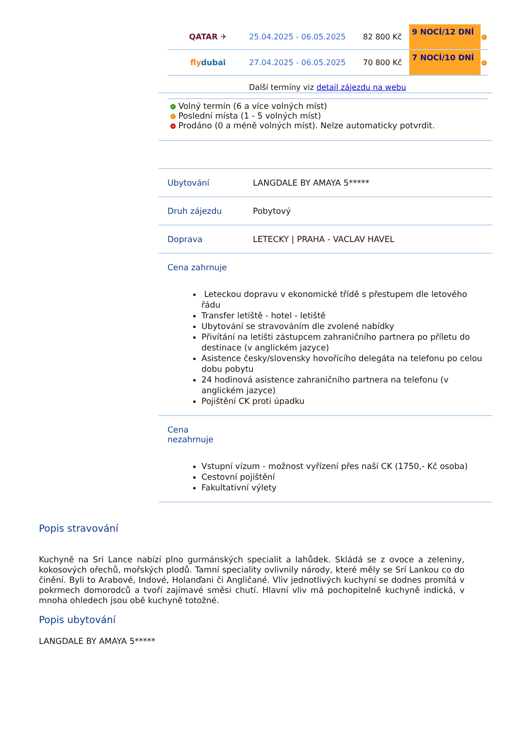| QATAR ✈ | 25.04.2025 - 06.05.2025 | 82 800 Kč | 9 NOCÍ/12 DNÍ | ✓ |
| fly dubai | 27.04.2025 - 06.05.2025 | 70 800 Kč | 7 NOCÍ/10 DNÍ | ✓ |
| | Další termíny viz detail zájezdu na webu | | | |
✓ Volný termín (6 a více volných míst)
✓ Poslední místa (1 - 5 volných míst)
× Prodáno (0 a méně volných míst). Nelze automaticky potvrdit.
| Ubytování | LANGDALE BY AMAYA 5***** |
| Druh zájezdu | Pobytový |
| Doprava | LETECKY / PRAHA - VACLAV HAVEL |
| Cena zahrnuje Leteckou dopravu v ekonomické třídě s přestupem dle letového řádu Transfer letiště - hotel - letiště Ubytování se stravováním dle zvolené nabídky Přivítání na letišti zástupcem zahraničního partnera po příletu do destinace (v anglickém jazyce) Asistence česky/slovensky hovořícího delegáta na telefonu po celou dobu pobytu 24 hodinová asistence zahraničního partnera na telefonu (v anglickém jazyce) Pojištění CK proti úpadku | |
| Cena nezahrnuje Vstupní vízum - možnost vyřízení přes naší CK (1750,- Kč osoba) Cestovní pojištění Fakultativní výlety | |
Popis stravování
Kuchyně na Sri Lance nabízí plno gurmánských specialit a lahůdek. Skládá se z ovoce a zeleniny, kokosových ořechů, mořských plodů. Tamní speciality ovlivnily národy, které měly se Srí Lankou co do činění. Byli to Arabové, Indové, Holanďani či Angličané. Vliv jednotlivých kuchyní se dodnes promítá v pokrmech domorodců a tvoří zajímavé směsi chutí. Hlavní vliv má pochopitelně kuchyně indická, v mnoha ohledech jsou obě kuchyně totožné.
Popis ubytování
LANGDALE BY AMAYA 5*****